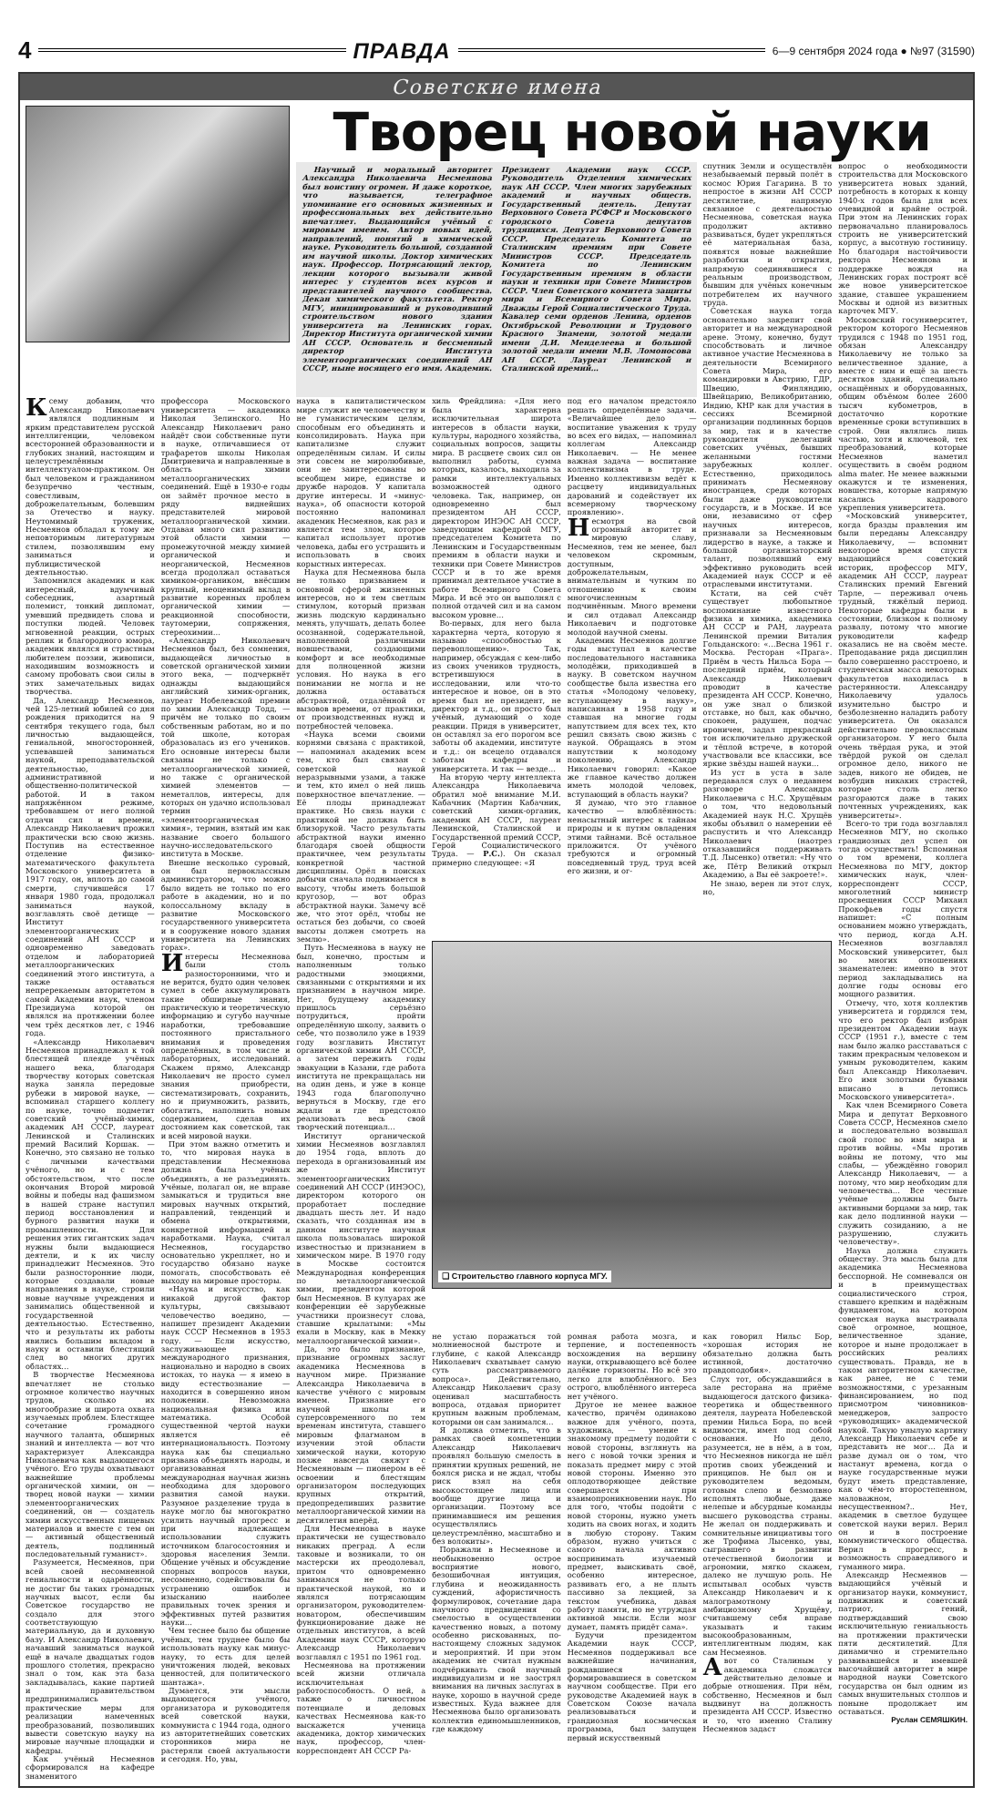4 ПРАВДА 6—9 сентября 2024 года ● №97 (31590)
Советские имена
Творец новой науки
Научный и моральный авторитет Александра Николаевича Несмеянова был воистину огромен. И даже короткое, что называется, телеграфное упоминание его основных жизненных и профессиональных вех действительно впечатляет. Выдающийся учёный с мировым именем. Автор новых идей, направлений, понятий в химической науке. Руководитель большой, созданной им научной школы. Доктор химических наук. Профессор. Потрясающий лектор, лекции которого вызывали живой интерес у студентов всех курсов и представителей научного сообщества. Декан химического факультета. Ректор МГУ, инициировавший и руководивший строительством нового здания университета на Ленинских горах. Директор Института органической химии АН СССР. Основатель и бессменный директор Института элементоорганических соединений АН СССР, ныне носящего его имя. Академик. Президент Академии наук СССР. Руководитель Отделения химических наук АН СССР. Член многих зарубежных академий и научных обществ. Государственный деятель. Депутат Верховного Совета РСФСР и Московского городского Совета депутатов трудящихся. Депутат Верховного Совета СССР. Председатель Комитета по Сталинским премиям при Совете Министров СССР. Председатель Комитета по Ленинским Государственным премиям в области науки и техники при Совете Министров СССР. Член Советского комитета защиты мира и Всемирного Совета Мира. Дважды Герой Социалистического Труда. Кавалер семи орденов Ленина, орденов Октябрьской Революции и Трудового Красного Знамени, золотой медали имени Д.И. Менделеева и большой золотой медали имени М.В. Ломоносова АН СССР. Лауреат Ленинской и Сталинской премий…
Ксему добавим, что Александр Николаевич являлся подлинным и ярким представителем русской интеллигенции, человеком всесторонней образованности и глубоких знаний, настоящим и целеустремлённым интеллектуалом-практиком. Он был человеком и гражданином безупречно честным, совестливым, доброжелательным, болевшим за Отечество и науку. Неутомимый труженик, Несмеянов обладал к тому же неповторимым литературным стилем, позволявшим ему заниматься и публицистической деятельностью.
Запомнился академик и как интересный, вдумчивый собеседник, азартный полемист, тонкий дипломат, умевший предвидеть слова и поступки людей. Человек мгновенной реакции, острых реплик и благородного юмора, академик являлся и страстным любителем поэзии, живописи, находившим возможность и самому пробовать свои силы в этих замечательных видах творчества.
Да, Александр Несмеянов, чей 125-летний юбилей со дня рождения приходится на 9 сентября текущего года, был личностью выдающейся, гениальной, многосторонней, успевавшей заниматься наукой, преподавательской деятельностью, административной и общественно-политической работой. И в таком напряжённом режиме, требовавшем от него полной отдачи сил и времени, Александр Николаевич прожил практически всю свою жизнь. Поступив на естественное отделение физико-математического факультета Московского университета в 1917 году, он, вплоть до самой смерти, случившейся 17 января 1980 года, продолжал заниматься наукой, возглавлять своё детище — Институт элементоорганических соединений АН СССР и одновременно заведовать отделом и лабораторией металлоорганических соединений этого института, а также оставаться непререкаемым авторитетом в самой Академии наук, членом Президиума которой он являлся на протяжении более чем трёх десятков лет, с 1946 года.
«Александр Николаевич Несмеянов принадлежал к той блестящей плеяде учёных нашего века, благодаря творчеству которых советская наука заняла передовые рубежи в мировой науке, — вспоминал старшего коллегу по науке, точно подметит советский учёный-химик, академик АН СССР, лауреат Ленинской и Сталинских премий Василий Коршак. — Конечно, это связано не только с личными качествами учёного, но и с тем обстоятельством, что после окончания Второй мировой войны и победы над фашизмом в нашей стране наступил период восстановления и бурного развития науки и промышленности. Для решения этих гигантских задач нужны были выдающиеся деятели, и к их числу принадлежит Несмеянов. Это были разносторонние люди, которые создавали новые направления в науке, строили новые научные учреждения и занимались общественной и государственной деятельностью. Естественно, что и результаты их работы явились большим вкладом в науку и оставили блестящий след во многих других областях…
В творчестве Несмеянова впечатляет не столько огромное количество научных трудов, сколько их многообразие и широта охвата изучаемых проблем. Блестящее сочетание громадного научного таланта, обширных знаний и интеллекта — вот что характеризует Александра Николаевича как выдающегося учёного. Его труды охватывают важнейшие проблемы органической химии, он — творец новой науки — химии элементоорганических соединений, он — создатель химии искусственных пищевых материалов и вместе с тем он — активный общественный деятель, подлинный последовательный гуманист».
Разумеется, Несмеянов, при всей своей несомненной гениальности и одарённости, не достиг бы таких громадных научных высот, если бы Советское государство не создало для этого соответствующую материальную, да и духовную базу. И Александр Николаевич, начавший заниматься наукой ещё в начале двадцатых годов прошлого столетия, прекрасно знал о том, как эта база закладывалась, какие партией и правительством предпринимались практические меры для реализации намеченных преобразований, позволивших вывести советскую науку на мировые научные площадки и кафедры.
Как учёный Несмеянов сформировался на кафедре знаменитого
профессора Московского университета — академика Николая Зелинского. Но Александр Николаевич рано найдёт свои собственные пути в науке, отличавшиеся от трафаретов школы Николая Дмитриевича и направленные в область химии металлоорганических соединений. Ещё в 1930-е годы он займёт прочное место в ряду виднейших представителей мировой металлоорганической химии. Отдавая много сил развитию этой области химии — промежуточной между химией органической и неорганической, Несмеянов всегда продолжал оставаться химиком-органиком, внёсшим крупный, неоценимый вклад в развитие коренных проблем органической химии — реакционной способности, таутомерии, сопряжения, стереохимии…
«Александр Николаевич Несмеянов был, без сомнения, выдающейся личностью в советской органической химии этого века, — подчеркнёт однажды выдающийся английский химик-органик, лауреат Нобелевской премии по химии Александр Тодд, — причём не только по своим собственным работам, но и по той школе, которая образовалась из его учеников. Его основные интересы были связаны не только с металлоорганической химией, но также с органической химией элементов — неметаллов, интересы, для которых он удачно использовал термин «элементоорганическая химия», термин, взятый им как название своего большого научно-исследовательского института в Москве.
Внешне несколько суровый, он был первоклассным администратором, что можно было видеть не только по его работе в академии, но и по колоссальному вкладу в развитие Московского государственного университета и в сооружение нового здания университета на Ленинских горах».
Интересы Несмеянова были столь разносторонними, что и не верится, будто один человек сумел в себе аккумулировать такие обширные знания, практическую и теоретическую информацию и сугубо научные наработки, требовавшие постоянного пристального внимания и проведения определённых, в том числе и лабораторных, исследований. Скажем прямо, Александр Николаевич не просто сумел знания приобрести, систематизировать, сохранить, но и приумножить, развить, обогатить, наполнить новым содержанием, сделав их достоянием как советской, так и всей мировой науки.
При этом важно отметить и то, что мировая наука в представлении Несмеянова должна была учёных объединять, а не разъединять. Учёные, полагал он, не вправе замыкаться и трудиться вне мировых научных открытий, направлений, тенденций и обмена открытиями, конкретной информацией и наработками. Наука, считал Несмеянов, государство основательно укрепляет, но и государство обязано науке помогать, способствовать её выходу на мировые просторы.
«Наука и искусство, как никакой другой фактор культуры, связывают человечество воедино, — напишет президент Академии наук СССР Несмеянов в 1953 году. — Если искусство, заслуживающее международного признания, национально и народно в своих истоках, то наука — я имею в виду естествознание — находится в совершенно ином положении. Невозможна национальная физика или математика. Особой существенной чертой науки является её интернациональность. Поэтому наука как бы специально призвана объединять народы, и организованная международная научная жизнь необходима для здорового развития самой науки. Разумное разделение труда в науке могло бы многократно усилить научный прогресс и при надлежащем использовании служить источником благосостояния и здоровья населения Земли. Общение учёных и обсуждение спорных вопросов науки, несомненно, содействовали бы устранению ошибок и изысканию наиболее правильных точек зрения и эффективных путей развития науки…
Чем теснее было бы общение учёных, тем труднее было бы использовать науку как минус-науку, то есть для целей уничтожения людей, вековых ценностей, для политического шантажа».
Думается, эти мысли выдающегося учёного, организатора и руководителя всей советской науки, коммуниста с 1944 года, одного из авторитетнейших советских сторонников мира не растеряли своей актуальности и сегодня. Но, увы,
наука в капиталистическом мире служит не человечеству и не гуманистическим целям, способным его объединять и консолидировать. Наука при капитализме служит определённым силам. И силы эти совсем не миролюбивые, они не заинтересованы во всеобщем мире, единстве и дружбе народов. У капитала другие интересы. И «минус-наука», об опасности которой постоянно напоминал академик Несмеянов, как раз и является тем злом, которое капитал использует против человека, дабы его устрашить и использовать в своих корыстных интересах.
Наука для Несмеянова была не только призванием и основной сферой жизненных интересов, но и тем светлым стимулом, который призван жизнь людскую кардинально менять, улучшать, делать более осознанной, содержательной, наполненной различными новшествами, создающими комфорт и все необходимые для полноценной жизни условия. Но наука в его понимании не могла и не должна оставаться абстрактной, отдалённой от вызовов времени, от практики, от производственных нужд и потребностей человека.
«Наука всеми своими корнями связана с практикой, — напоминал академик всем тем, кто был связан с советской наукой неразрывными узами, а также и тем, кто имел о ней лишь поверхностное впечатление. — Её плоды принадлежат практике. Но связь науки с практикой не должна быть близорукой. Часто результаты абстрактной науки именно благодаря своей общности практичнее, чем результаты конкретной частной дисциплины. Орёл в поисках добычи сначала поднимается в высоту, чтобы иметь большой кругозор, — вот образ абстрактной науки. Замечу всё же, что этот орёл, чтобы не остаться без добычи, со своей высоты должен смотреть на землю».
Путь Несмеянова в науку не был, конечно, простым и наполненным только радостными эмоциями, связанными с открытиями и их признанием в научном мире. Нет, будущему академику пришлось серьёзно потрудиться, пройти определённую школу, заявить о себе, что позволило уже в 1939 году возглавить Институт органической химии АН СССР, а затем пережить годы эвакуации в Казани, где работа института не прекращалась ни на один день, и уже в конце 1943 года благополучно вернуться в Москву, где его ждали и где предстояло реализовать весь свой творческий потенциал…
Институт органической химии Несмеянов возглавлял до 1954 года, вплоть до перехода в организованный им же Институт элементоорганических соединений АН СССР (ИНЭОС), директором которого он проработает последние двадцать шесть лет. И надо сказать, что созданная им в данном институте научная школа пользовалась широкой известностью и признанием в химическом мире. В 1970 году в Москве состоится Международная конференция по металлоорганической химии, президентом которой был Несмеянов. В кулуарах же конференции её зарубежные участники произнесут слова, ставшие крылатыми: «Мы ехали в Москву, как в Мекку металлоорганической химии».
Да, это было признание, признание огромных заслуг академика Несмеянова в научном мире. Признание Александра Николаевича в качестве учёного с мировым именем. Признание его научной школы и суперсовременного по тем временам института, ставшего мировым флагманом в изучении этой области химической науки, которую позже навсегда свяжут с Несмеяновым — пионером в её освоении и блестящим организатором последующих крупных открытий, предопределивших развитие металлоорганической химии на десятилетия вперёд.
Для Несмеянова в науке практически не существовало никаких преград. А если таковые и возникали, то он мастерски их преодолевал, притом что одновременно занимался не только практической наукой, но и являлся потрясающим организатором, руководителем-новатором, обеспечившим функционирование даже не отдельных институтов, а всей Академии наук СССР, которую Александр Николаевич возглавлял с 1951 по 1961 год.
Несмеянова на протяжении всей жизни отличала исключительная работоспособность. О ней, а также о личностном потенциале и деловых качествах Несмеянова как-то выскажется ученица академика, доктор химических наук, профессор, член-корреспондент АН СССР Ра-
хиль Фрейдлина: «Для него была характерна исключительная широта интересов в области науки, культуры, народного хозяйства, социальных вопросов, защиты мира. В расцвете своих сил он выполнил работы, сумма которых, казалось, выходила за рамки интеллектуальных возможностей одного человека. Так, например, он одновременно был президентом АН СССР, директором ИНЭОС АН СССР, заведующим кафедрой МГУ, председателем Комитета по Ленинским и Государственным премиям в области науки и техники при Совете Министров СССР и в то же время принимал деятельное участие в работе Всемирного Совета Мира. И всё это он выполнял с полной отдачей сил и на самом высоком уровне…
Во-первых, для него была характерна черта, которую я называю «способностью к перевоплощению». Так, например, обсуждая с кем-либо из своих учеников трудность, встретившуюся в исследовании, или что-то интересное и новое, он в это время был не президент, не директор и т.д., он просто был учёный, думающий о ходе реакции. Придя в университет, он оставлял за его порогом все заботы об академии, институте и т.д.: он всецело отдавался заботам кафедры и университета. И так — везде…
На вторую черту интеллекта Александра Николаевича обратил моё внимание М.И. Кабачник (Мартин Кабачник, советский химик-органик, академик АН СССР, лауреат Ленинской, Сталинской и Государственной премий СССР, Герой Социалистического Труда. — Р.С.). Он сказал примерно следующее: «Я
не устаю поражаться той молниеносной быстроте и глубине, с какой Александр Николаевич схватывает самую суть рассматриваемого вопроса». Действительно, Александр Николаевич сразу оценивал масштабность вопроса, отдавая приоритет крупным важным проблемам, которыми он сам занимался…
Я должна отметить, что в рамках своей компетенции Александр Николаевич проявлял большую смелость в принятии крупных решений, не боялся риска и не ждал, чтобы риск взял на себя высокостоящее лицо или вообще другие лица и организации. Поэтому все принимавшиеся им решения осуществлялись целеустремлённо, масштабно и без волокиты».
Поражали в Несмеянове и необыкновенно острое восприятие нового, безошибочная интуиция, глубина и неожиданность суждений, афористичность формулировок, сочетание дара научного предвидения со смелостью в осуществлении качественно новых, а потому особенно рискованных, по-настоящему сложных задумок и мероприятий. И при этом академик не считал нужным подчёркивать свой научный индивидуализм и не заострял внимания на личных заслугах в науке, хорошо в научной среде известных. Куда важнее для Несмеянова было организовать коллектив единомышленников, где каждому
под его началом предстояло решать определённые задачи. «Величайшее дело — воспитание уважения к труду во всех его видах, — напоминал коллегам Александр Николаевич. — Не менее важная задача — воспитание коллективизма в труде. Именно коллективизм ведёт к расцвету индивидуальных дарований и содействует их всемерному творческому проявлению».
Несмотря на свой огромный авторитет и мировую славу, Несмеянов, тем не менее, был человеком скромным, доступным, доброжелательным, внимательным и чутким по отношению к своим многочисленным подчинённым. Много времени и сил отдавал Александр Николаевич и подготовке молодой научной смены.
Академик Несмеянов долгие годы выступал в качестве последовательного наставника молодёжи, приходившей в науку. В советском научном сообществе была известна его статья «Молодому человеку, вступающему в науку», написанная в 1958 году и ставшая на многие годы напутствием для всех тех, кто решил связать свою жизнь с наукой. Обращаясь в этом напутствии к молодому поколению, Александр Николаевич говорил: «Какое же главное качество должен иметь молодой человек, вступающий в область науки?
Я думаю, что это главное качество — влюблённость: ненасытный интерес к тайнам природы и к путям овладения этими тайнами. Всё остальное приложится. От учёного требуются и огромный повседневный труд, труд всей его жизни, и ог-
ромная работа мозга, и терпение, и постепенность восхождения на вершину науки, открывающего всё более далёкие горизонты. Но всё это легко для влюблённого. Без острого, влюблённого интереса нет учёного.
Другое не менее важное качество, причём одинаково важное для учёного, поэта, художника, — умение к знакомому предмету подойти с новой стороны, взглянуть на него с новой точки зрения и показать предмет миру с этой новой стороны. Именно это оплодотворяющее действие совершается при взаимопроникновении наук. Но для того, чтобы подойти с новой стороны, нужно уметь ходить на своих ногах, и ходить в любую сторону. Таким образом, нужно учиться с самого начала активно воспринимать изучаемый предмет, выискивать своё, особенно интересное, развивать его, а не плыть пассивно за лекцией, за текстом учебника, давая работу памяти, но не утруждая активной мысли. Если мозг думает, память придёт сама».
Будучи президентом Академии наук СССР, Несмеянов поддерживал все важнейшие начинания, рождавшиеся и формировавшиеся в советском научном сообществе. При его руководстве Академией наук в Советском Союзе начала реализовываться и грандиозная космическая программа, был запущен первый искусственный
спутник Земли и осуществлён незабываемый первый полёт в космос Юрия Гагарина. В то непростое в жизни АН СССР десятилетие, напрямую связанное с деятельностью Несмеянова, советская наука продолжит активно развиваться, будет укрепляться её материальная база, появятся новые важнейшие разработки и открытия, напрямую соединявшиеся с реальным производством, бывшим для учёных конечным потребителем их научного труда.
Советская наука тогда основательно закрепит свой авторитет и на международной арене. Этому, конечно, будут способствовать и личное активное участие Несмеянова в деятельности Всемирного Совета Мира, его командировки в Австрию, ГДР, Швецию, Финляндию, Швейцарию, Великобританию, Индию, КНР как для участия в сессиях Всемирной организации подлинных борцов за мир, так и в качестве руководителя делегаций советских учёных, бывших желанными гостями зарубежных коллег. Естественно, приходилось принимать Несмеянову иностранцев, среди которых были даже руководители государств, и в Москве. И все они, независимо от сфер научных интересов, признавали за Несмеяновым лидерство в науке, а также и большой организаторский талант, позволявший ему эффективно руководить всей Академией наук СССР и её отраслевыми институтами.
Кстати, на сей счёт существует любопытное воспоминание известного физика и химика, академика АН СССР и РАН, лауреата Ленинской премии Виталия Гольданского: «…Весна 1961 г. Москва. Ресторан «Прага». Приём в честь Нильса Бора — последний приём, который Александр Николаевич проводит в качестве президента АН СССР. Конечно, он уже знал о близкой отставке, но был, как обычно, спокоен, радушен, подчас ироничен, задал прекрасный тон исключительно дружеской и тёплой встрече, в которой участвовали все классики, все яркие звёзды нашей науки…
Из уст в уста в зале передавался слух о недавнем разговоре Александра Николаевича с Н.С. Хрущёвым о том, что недовольный Академией наук Н.С. Хрущёв якобы объявил о намерении её распустить и что Александр Николаевич (наотрез отказавшийся поддерживать Т.Д. Лысенко) ответил: «Ну что же, Пётр Великий открыл Академию, а Вы её закроете!».
Не знаю, верен ли этот слух, но,
как говорил Нильс Бор, «хорошая история не обязательно должна быть истинной, достаточно правдоподобия».
Слух тот, обсуждавшийся в зале ресторана на приёме выдающегося датского физика-теоретика и общественного деятеля, лауреата Нобелевской премии Нильса Бора, по всей видимости, имел под собой основания. Но дело, разумеется, не в нём, а в том, что Несмеянов никогда не шёл против своих убеждений и принципов. Не был он и руководителем ведомым, готовым слепо и безмолвно исполнять любые, даже нелепые и абсурдные команды высшего руководства страны. Не желал он поддерживать и сомнительные инициативы того же Трофима Лысенко, увы, сыгравшего в развитии отечественной биологии и агрономии, мягко скажем, далеко не лучшую роль. Не испытывал особых чувств Александр Николаевич и к малограмотному и амбициозному Хрущёву, считавшему себя вправе указывать и таким высокообразованным, интеллигентным людям, как сам Несмеянов.
А вот со Сталиным у академика сложатся действительно деловые и добрые отношения. При нём, собственно, Несмеянов и был выдвинут на должность президента АН СССР. Известно и то, что именно Сталину Несмеянов задаст
вопрос о необходимости строительства для Московского университета новых зданий, потребность в которых к концу 1940-х годов была для всех очевидной и крайне острой. При этом на Ленинских горах первоначально планировалось строить не университетский корпус, а высотную гостиницу. Но благодаря настойчивости ректора Несмеянова и поддержке вождя на Ленинских горах построят всё же новое университетское здание, ставшее украшением Москвы и одной из визитных карточек МГУ.
Московский госуниверситет, ректором которого Несмеянов трудился с 1948 по 1951 год, обязан Александру Николаевичу не только за величественное здание, а вместе с ним и ещё за шесть десятков зданий, специально оснащённых и оборудованных, общим объёмом более 2600 тысяч кубометров, в достаточно короткие временные сроки вступивших в строй. Они являлись лишь частью, хотя и ключевой, тех преобразований, которые Несмеянов наметил осуществить в своём родном alma mater. Не менее важными окажутся и те изменения, новшества, которые напрямую касались кадрового укрепления университета.
«Московский университет, когда бразды правления им были переданы Александру Николаевичу, — вспомнит некоторое время спустя выдающийся советский историк, профессор МГУ, академик АН СССР, лауреат Сталинских премий Евгений Тарле, — переживал очень трудный, тяжёлый период. Некоторые кафедры были в состоянии, близком к полному развалу, потому что многие руководители кафедр оказались не на своём месте. Преподавание ряда дисциплин было совершенно расстроено, и студенческая масса некоторых факультетов находилась в растерянности. Александру Николаевичу удалось изумительно быстро и безболезненно наладить работу университета. Он оказался действительно первоклассным организатором. У него была очень твёрдая рука, и этой твёрдой рукой он сделал огромное дело, никого не задев, никого не обидев, не возбудив никаких страстей, которые столь легко разгораются даже в таких почтенных учреждениях, как университеты».
Всего-то три года возглавлял Несмеянов МГУ, но сколько грандиозных дел успел он тогда осуществить! Вспоминая о том времени, коллега Несмеянова по МГУ, доктор химических наук, член-корреспондент СССР, многолетний министр просвещения СССР Михаил Прокофьев годы спустя напишет: «С полным основанием можно утверждать, что период, когда А.Н. Несмеянов возглавлял Московский университет, был во многих отношениях знаменателен: именно в этот период закладывались на долгие годы основы его мощного развития.
Отмечу, что, хотя коллектив университета и гордился тем, что его ректор был избран президентом Академии наук СССР (1951 г.), вместе с тем нам было жалко расставаться с таким прекрасным человеком и умным руководителем, каким был Александр Николаевич. Его имя золотыми буквами вписано в летопись Московского университета».
Как член Всемирного Совета Мира и депутат Верховного Совета СССР, Несмеянов смело и последовательно возвышал свой голос во имя мира и против войны. «Мы против войны не потому, что мы слабы, — убеждённо говорил Александр Николаевич, — а потому, что мир необходим для человечества… Все честные учёные должны быть активными борцами за мир, так как дело подлинной науки — служить созиданию, а не разрушению, служить человечеству».
Наука должна служить обществу. Эта мысль была для академика Несмеянова бесспорной. Не сомневался он и в преимуществах социалистического строя, ставшего крепким и надёжным фундаментом, на котором советская наука выстраивала своё огромное, мощное, величественное здание, которое и ныне продолжает в российских реалиях существовать. Правда, не в таком авторитетном качестве, как ранее, не с теми возможностями, с урезанным финансированием, но под присмотром чиновников-менеджеров, запросто «руководящих» академической наукой. Такую унылую картину Александр Николаевич себе и представить не мог… Да и разве думал он о том, что настанут времена, когда о науке государственные мужи будут иметь представление, как о чём-то второстепенном, маловажном, несущественном?.. Нет, академик в светлое будущее советской науки верил. Верил он и в построение коммунистического общества. Верил в прогресс, в возможность справедливого и гуманного мира.
Александр Несмеянов — выдающийся учёный и организатор науки, коммунист, подвижник и советский патриот, гений, подтверждавший свою исключительную гениальность на протяжении практически пяти десятилетий. Для динамично и стремительно развивавшейся и имевшей высочайший авторитет в мире народной науки Советского государства он был одним из самых внушительных столпов и поныне продолжает им оставаться.
Руслан СЕМЯШКИН.
❑ Строительство главного корпуса МГУ.